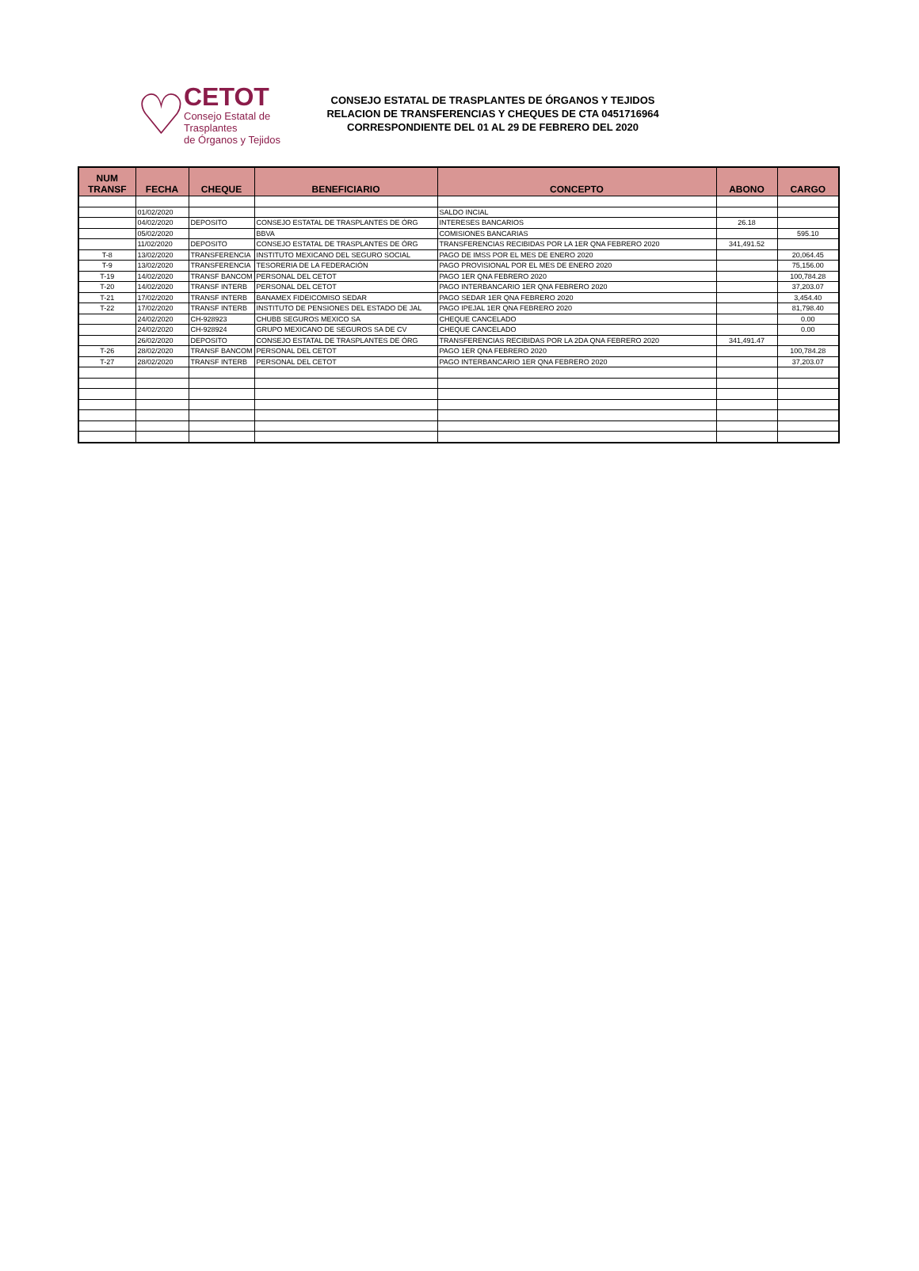♡
CETOT
Consejo Estatal de Trasplantes
de Órganos y Tejidos
CONSEJO ESTATAL DE TRASPLANTES DE ÓRGANOS Y TEJIDOS
RELACION DE TRANSFERENCIAS Y CHEQUES DE CTA 0451716964
CORRESPONDIENTE DEL 01 AL 29 DE FEBRERO DEL 2020
| NUM TRANSF | FECHA | CHEQUE | BENEFICIARIO | CONCEPTO | ABONO | CARGO |
| --- | --- | --- | --- | --- | --- | --- |
| | 01/02/2020 | | | SALDO INCIAL | | |
| | 04/02/2020 | DEPOSITO | CONSEJO ESTATAL DE TRASPLANTES DE ÓRG | INTERESES BANCARIOS | 26.18 | |
| | 05/02/2020 | | BBVA | COMISIONES BANCARIAS | | 595.10 |
| | 11/02/2020 | DEPOSITO | CONSEJO ESTATAL DE TRASPLANTES DE ÓRG | TRANSFERENCIAS RECIBIDAS POR LA 1ER QNA FEBRERO 2020 | 341,491.52 | |
| T-8 | 13/02/2020 | TRANSFERENCIA | INSTITUTO MEXICANO DEL SEGURO SOCIAL | PAGO DE IMSS POR EL MES DE ENERO 2020 | | 20,064.45 |
| T-9 | 13/02/2020 | TRANSFERENCIA | TESORERIA DE LA FEDERACIÓN | PAGO PROVISIONAL POR EL MES DE ENERO 2020 | | 75,156.00 |
| T-19 | 14/02/2020 | TRANSF BANCOM | PERSONAL DEL CETOT | PAGO 1ER QNA FEBRERO 2020 | | 100,784.28 |
| T-20 | 14/02/2020 | TRANSF INTERB | PERSONAL DEL CETOT | PAGO INTERBANCARIO 1ER QNA FEBRERO 2020 | | 37,203.07 |
| T-21 | 17/02/2020 | TRANSF INTERB | BANAMEX FIDEICOMISO SEDAR | PAGO SEDAR 1ER QNA FEBRERO 2020 | | 3,454.40 |
| T-22 | 17/02/2020 | TRANSF INTERB | INSTITUTO DE PENSIONES DEL ESTADO DE JAL | PAGO IPEJAL 1ER QNA FEBRERO 2020 | | 81,798.40 |
| | 24/02/2020 | CH-928923 | CHUBB SEGUROS MEXICO SA | CHEQUE CANCELADO | | 0.00 |
| | 24/02/2020 | CH-928924 | GRUPO MEXICANO DE SEGUROS SA DE CV | CHEQUE CANCELADO | | 0.00 |
| | 26/02/2020 | DEPOSITO | CONSEJO ESTATAL DE TRASPLANTES DE ÓRG | TRANSFERENCIAS RECIBIDAS POR LA 2DA QNA FEBRERO 2020 | 341,491.47 | |
| T-26 | 28/02/2020 | TRANSF BANCOM | PERSONAL DEL CETOT | PAGO 1ER QNA FEBRERO 2020 | | 100,784.28 |
| T-27 | 28/02/2020 | TRANSF INTERB | PERSONAL DEL CETOT | PAGO INTERBANCARIO 1ER QNA FEBRERO 2020 | | 37,203.07 |